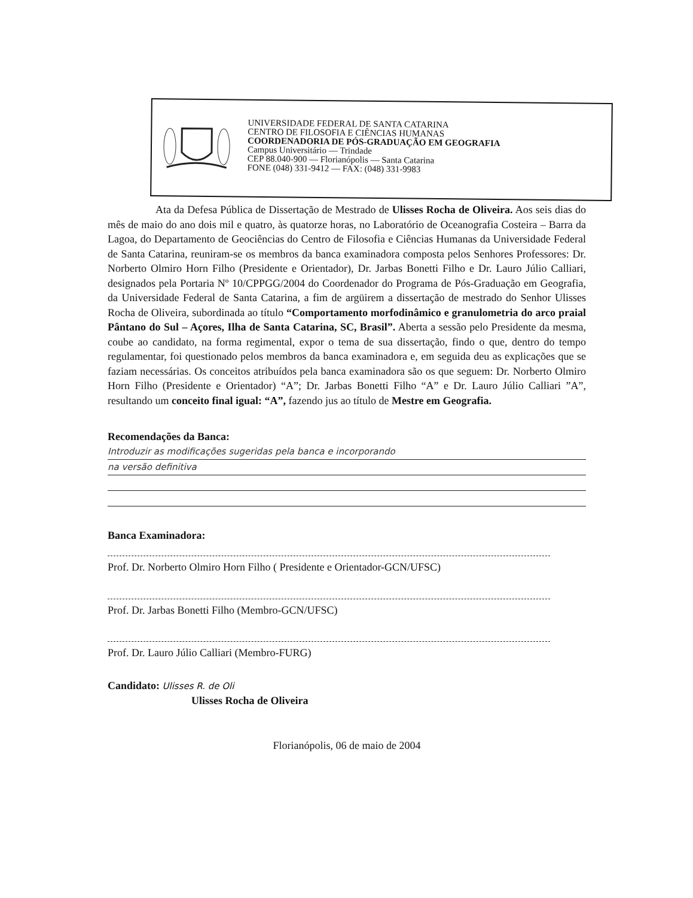UNIVERSIDADE FEDERAL DE SANTA CATARINA
CENTRO DE FILOSOFIA E CIÊNCIAS HUMANAS
COORDENADORIA DE PÓS-GRADUAÇÃO EM GEOGRAFIA
Campus Universitário — Trindade
CEP 88.040-900 — Florianópolis — Santa Catarina
FONE (048) 331-9412 — FAX: (048) 331-9983
Ata da Defesa Pública de Dissertação de Mestrado de Ulisses Rocha de Oliveira. Aos seis dias do mês de maio do ano dois mil e quatro, às quatorze horas, no Laboratório de Oceanografia Costeira – Barra da Lagoa, do Departamento de Geociências do Centro de Filosofia e Ciências Humanas da Universidade Federal de Santa Catarina, reuniram-se os membros da banca examinadora composta pelos Senhores Professores: Dr. Norberto Olmiro Horn Filho (Presidente e Orientador), Dr. Jarbas Bonetti Filho e Dr. Lauro Júlio Calliari, designados pela Portaria Nº 10/CPPGG/2004 do Coordenador do Programa de Pós-Graduação em Geografia, da Universidade Federal de Santa Catarina, a fim de argüirem a dissertação de mestrado do Senhor Ulisses Rocha de Oliveira, subordinada ao título “Comportamento morfodinâmico e granulometria do arco praial Pântano do Sul – Açores, Ilha de Santa Catarina, SC, Brasil”. Aberta a sessão pelo Presidente da mesma, coube ao candidato, na forma regimental, expor o tema de sua dissertação, findo o que, dentro do tempo regulamentar, foi questionado pelos membros da banca examinadora e, em seguida deu as explicações que se faziam necessárias. Os conceitos atribuídos pela banca examinadora são os que seguem: Dr. Norberto Olmiro Horn Filho (Presidente e Orientador) “A”; Dr. Jarbas Bonetti Filho “A” e Dr. Lauro Júlio Calliari ”A”, resultando um conceito final igual: “A”, fazendo jus ao título de Mestre em Geografia.
Recomendações da Banca:
Introduzir as modificações sugeridas pela banca e incorporando
na versão definitiva
Banca Examinadora:
Prof. Dr. Norberto Olmiro Horn Filho ( Presidente e Orientador-GCN/UFSC)
Prof. Dr. Jarbas Bonetti Filho (Membro-GCN/UFSC)
Prof. Dr. Lauro Júlio Calliari (Membro-FURG)
Candidato: Ulisses R. de Oli
Ulisses Rocha de Oliveira
Florianópolis, 06 de maio de 2004